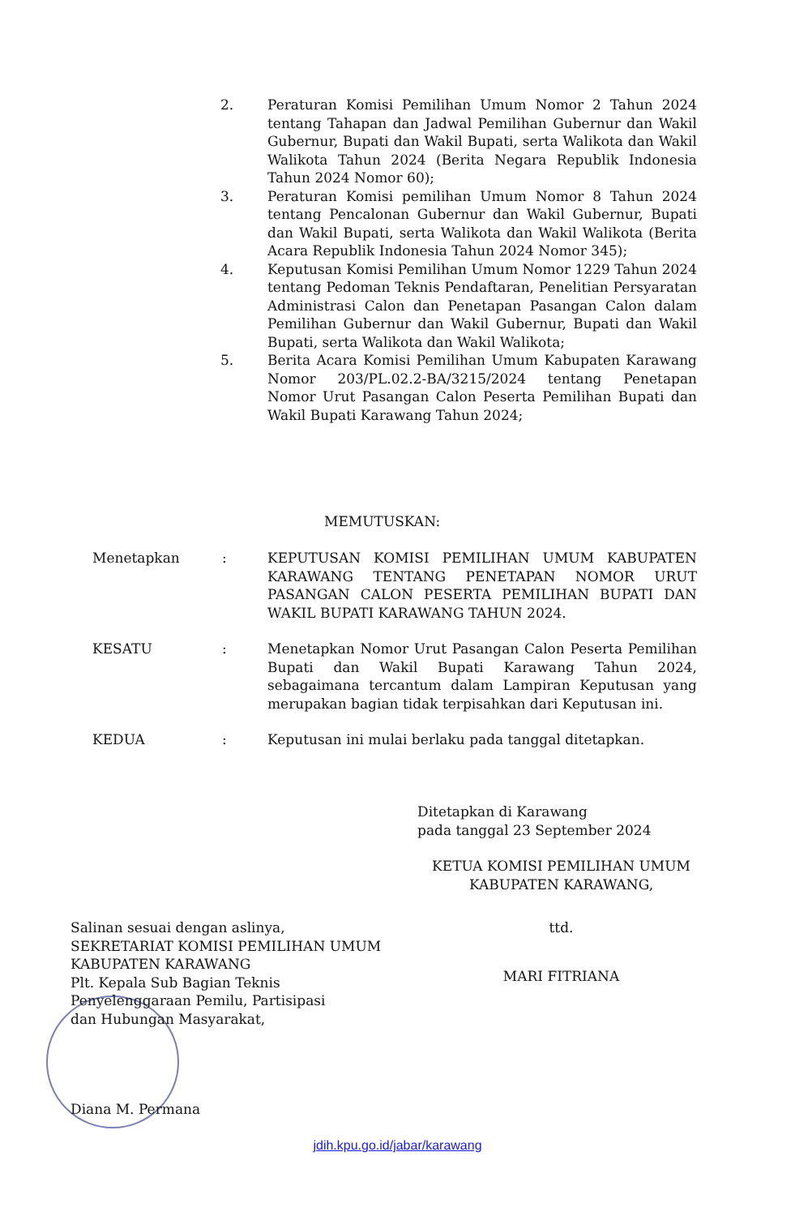2. Peraturan Komisi Pemilihan Umum Nomor 2 Tahun 2024 tentang Tahapan dan Jadwal Pemilihan Gubernur dan Wakil Gubernur, Bupati dan Wakil Bupati, serta Walikota dan Wakil Walikota Tahun 2024 (Berita Negara Republik Indonesia Tahun 2024 Nomor 60);
3. Peraturan Komisi pemilihan Umum Nomor 8 Tahun 2024 tentang Pencalonan Gubernur dan Wakil Gubernur, Bupati dan Wakil Bupati, serta Walikota dan Wakil Walikota (Berita Acara Republik Indonesia Tahun 2024 Nomor 345);
4. Keputusan Komisi Pemilihan Umum Nomor 1229 Tahun 2024 tentang Pedoman Teknis Pendaftaran, Penelitian Persyaratan Administrasi Calon dan Penetapan Pasangan Calon dalam Pemilihan Gubernur dan Wakil Gubernur, Bupati dan Wakil Bupati, serta Walikota dan Wakil Walikota;
5. Berita Acara Komisi Pemilihan Umum Kabupaten Karawang Nomor 203/PL.02.2-BA/3215/2024 tentang Penetapan Nomor Urut Pasangan Calon Peserta Pemilihan Bupati dan Wakil Bupati Karawang Tahun 2024;
MEMUTUSKAN:
Menetapkan: KEPUTUSAN KOMISI PEMILIHAN UMUM KABUPATEN KARAWANG TENTANG PENETAPAN NOMOR URUT PASANGAN CALON PESERTA PEMILIHAN BUPATI DAN WAKIL BUPATI KARAWANG TAHUN 2024.
KESATU: Menetapkan Nomor Urut Pasangan Calon Peserta Pemilihan Bupati dan Wakil Bupati Karawang Tahun 2024, sebagaimana tercantum dalam Lampiran Keputusan yang merupakan bagian tidak terpisahkan dari Keputusan ini.
KEDUA: Keputusan ini mulai berlaku pada tanggal ditetapkan.
Ditetapkan di Karawang
pada tanggal 23 September 2024
KETUA KOMISI PEMILIHAN UMUM
KABUPATEN KARAWANG,
ttd.
MARI FITRIANA
Salinan sesuai dengan aslinya,
SEKRETARIAT KOMISI PEMILIHAN UMUM
KABUPATEN KARAWANG
Plt. Kepala Sub Bagian Teknis
Penyelenggaraan Pemilu, Partisipasi
dan Hubungan Masyarakat,
Diana M. Permana
jdih.kpu.go.id/jabar/karawang